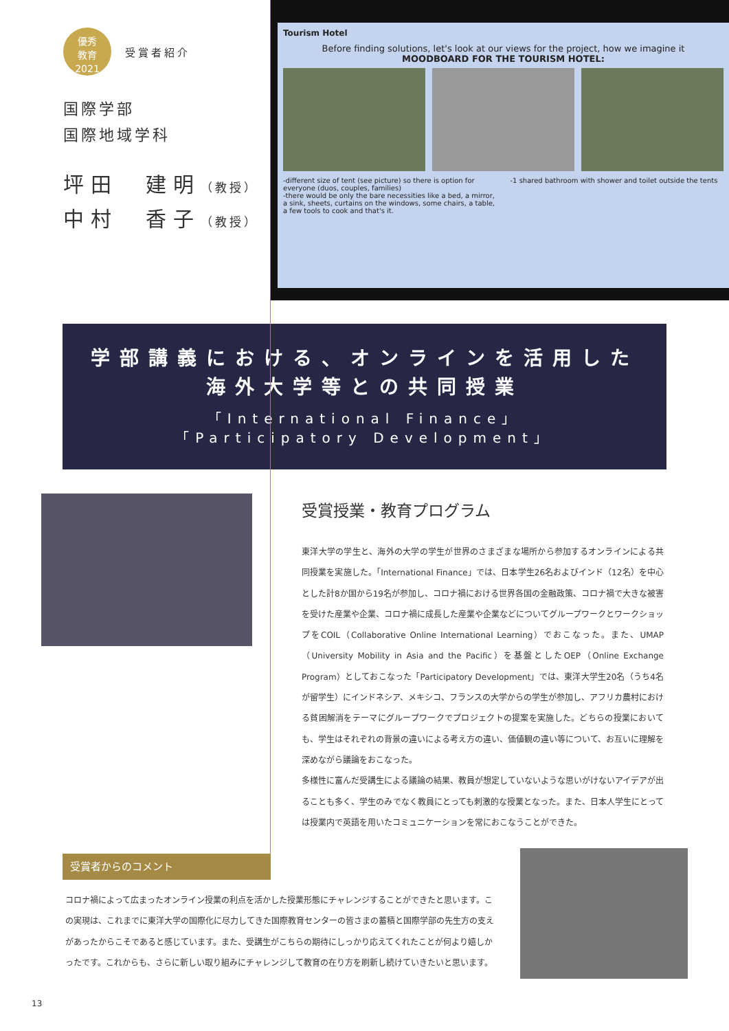優秀
教育
2021
受賞者紹介
国際学部
国際地域学科
坪田　建明（教授）
中村　香子（教授）
Tourism Hotel
Before finding solutions, let's look at our views for the project, how we imagine it
MOODBOARD FOR THE TOURISM HOTEL:
-different size of tent (see picture) so there is option for everyone (duos, couples, families)
-there would be only the bare necessities like a bed, a mirror, a sink, sheets, curtains on the windows, some chairs, a table, a few tools to cook and that's it.
-1 shared bathroom with shower and toilet outside the tents
学部講義における、オンラインを活用した
海外大学等との共同授業
「International Finance」
「Participatory Development」
受賞授業・教育プログラム
東洋大学の学生と、海外の大学の学生が世界のさまざまな場所から参加するオンラインによる共同授業を実施した。「International Finance」では、日本学生26名およびインド（12名）を中心とした計8か国から19名が参加し、コロナ禍における世界各国の金融政策、コロナ禍で大きな被害を受けた産業や企業、コロナ禍に成長した産業や企業などについてグループワークとワークショップをCOIL（Collaborative Online International Learning）でおこなった。また、UMAP（University Mobility in Asia and the Pacific）を基盤としたOEP（Online Exchange Program）としておこなった「Participatory Development」では、東洋大学生20名（うち4名が留学生）にインドネシア、メキシコ、フランスの大学からの学生が参加し、アフリカ農村における貧困解消をテーマにグループワークでプロジェクトの提案を実施した。どちらの授業においても、学生はそれぞれの背景の違いによる考え方の違い、価値観の違い等について、お互いに理解を深めながら議論をおこなった。
多様性に富んだ受講生による議論の結果、教員が想定していないような思いがけないアイデアが出ることも多く、学生のみでなく教員にとっても刺激的な授業となった。また、日本人学生にとっては授業内で英語を用いたコミュニケーションを常におこなうことができた。
受賞者からのコメント
コロナ禍によって広まったオンライン授業の利点を活かした授業形態にチャレンジすることができたと思います。この実現は、これまでに東洋大学の国際化に尽力してきた国際教育センターの皆さまの蓄積と国際学部の先生方の支えがあったからこそであると感じています。また、受講生がこちらの期待にしっかり応えてくれたことが何より嬉しかったです。これからも、さらに新しい取り組みにチャレンジして教育の在り方を刷新し続けていきたいと思います。
13